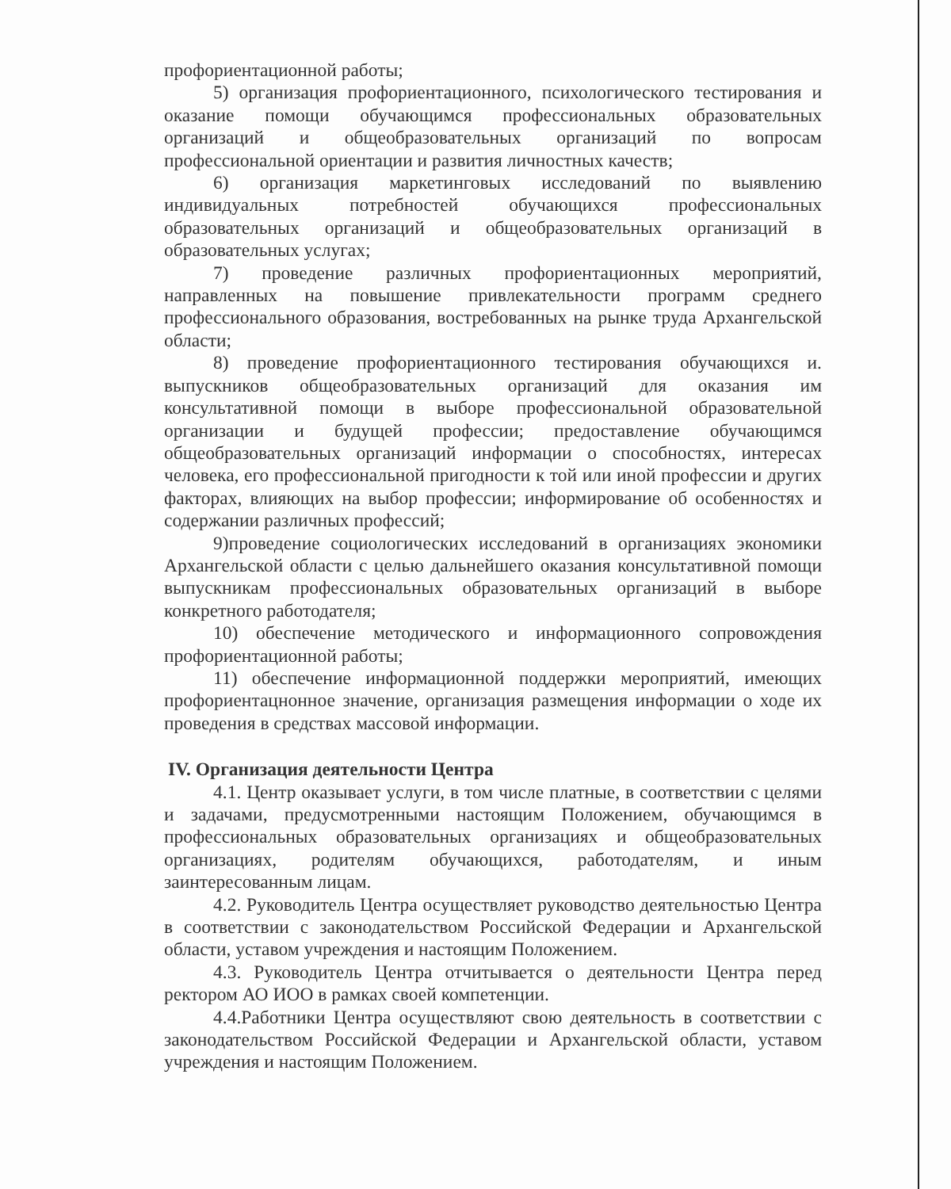профориентационной работы;
5) организация профориентационного, психологического тестирования и оказание помощи обучающимся профессиональных образовательных организаций и общеобразовательных организаций по вопросам профессиональной ориентации и развития личностных качеств;
6) организация маркетинговых исследований по выявлению индивидуальных потребностей обучающихся профессиональных образовательных организаций и общеобразовательных организаций в образовательных услугах;
7) проведение различных профориентационных мероприятий, направленных на повышение привлекательности программ среднего профессионального образования, востребованных на рынке труда Архангельской области;
8) проведение профориентационного тестирования обучающихся и. выпускников общеобразовательных организаций для оказания им консультативной помощи в выборе профессиональной образовательной организации и будущей профессии; предоставление обучающимся общеобразовательных организаций информации о способностях, интересах человека, его профессиональной пригодности к той или иной профессии и других факторах, влияющих на выбор профессии; информирование об особенностях и содержании различных профессий;
9)проведение социологических исследований в организациях экономики Архангельской области с целью дальнейшего оказания консультативной помощи выпускникам профессиональных образовательных организаций в выборе конкретного работодателя;
10) обеспечение методического и информационного сопровождения профориентационной работы;
11) обеспечение информационной поддержки мероприятий, имеющих профориентацнонное значение, организация размещения информации о ходе их проведения в средствах массовой информации.
IV. Организация деятельности Центра
4.1. Центр оказывает услуги, в том числе платные, в соответствии с целями и задачами, предусмотренными настоящим Положением, обучающимся в профессиональных образовательных организациях и общеобразовательных организациях, родителям обучающихся, работодателям, и иным заинтересованным лицам.
4.2. Руководитель Центра осуществляет руководство деятельностью Центра в соответствии с законодательством Российской Федерации и Архангельской области, уставом учреждения и настоящим Положением.
4.3. Руководитель Центра отчитывается о деятельности Центра перед ректором АО ИОО в рамках своей компетенции.
4.4.Работники Центра осуществляют свою деятельность в соответствии с законодательством Российской Федерации и Архангельской области, уставом учреждения и настоящим Положением.